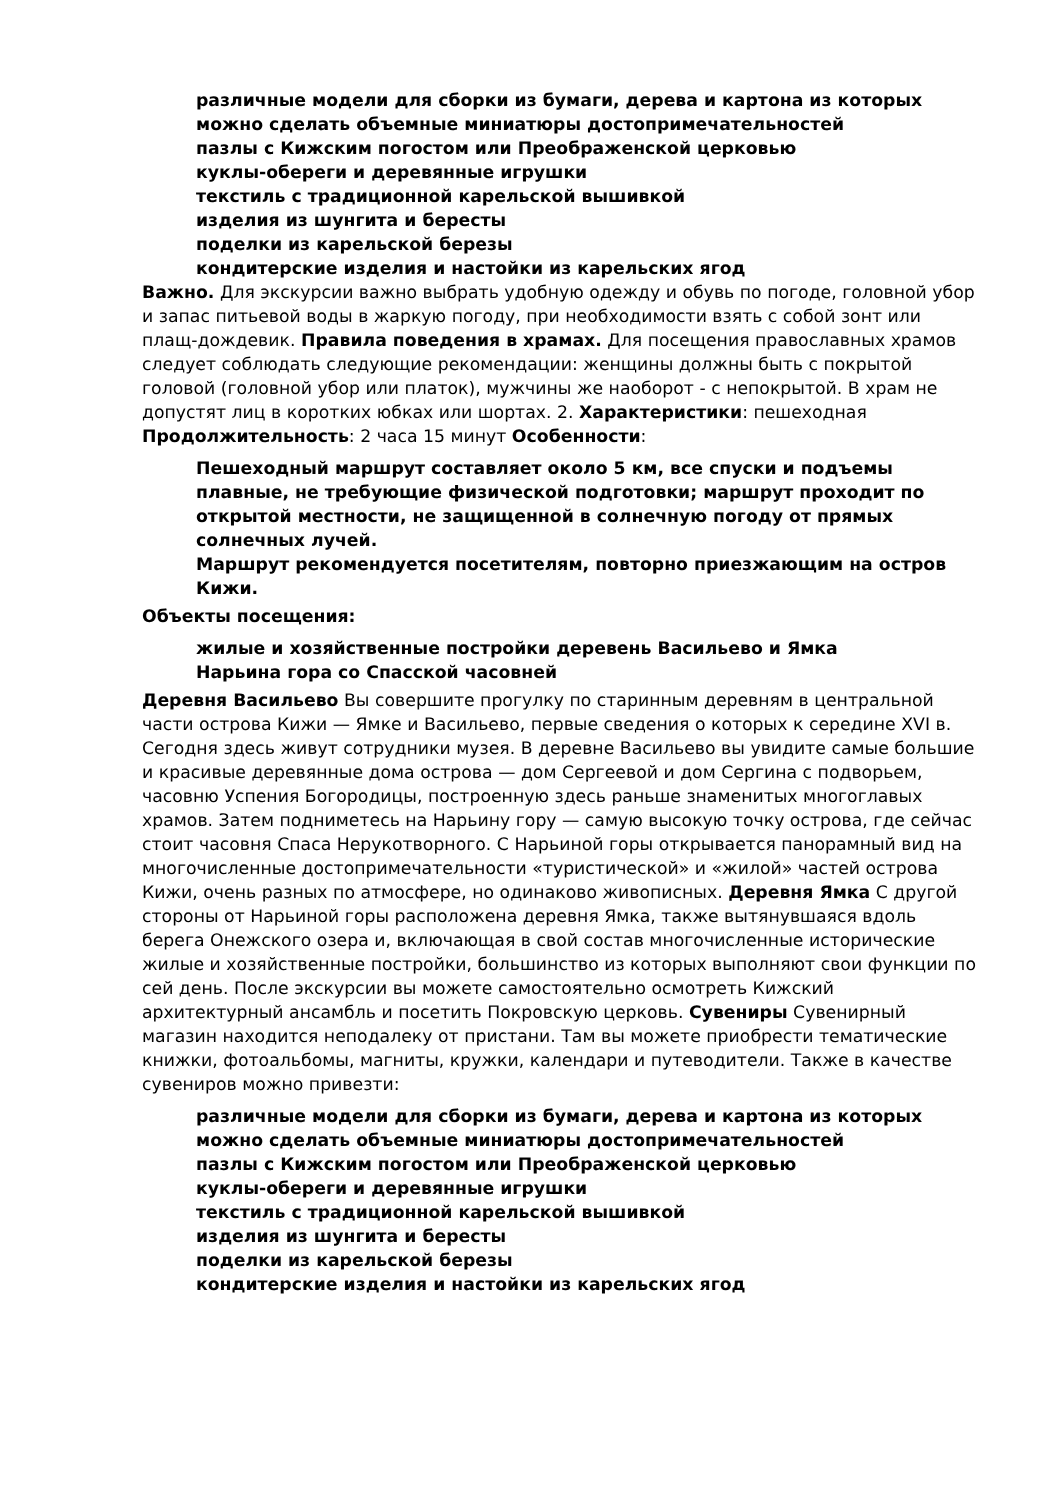различные модели для сборки из бумаги, дерева и картона из которых можно сделать объемные миниатюры достопримечательностей
пазлы с Кижским погостом или Преображенской церковью
куклы-обереги и деревянные игрушки
текстиль с традиционной карельской вышивкой
изделия из шунгита и бересты
поделки из карельской березы
кондитерские изделия и настойки из карельских ягод
Важно. Для экскурсии важно выбрать удобную одежду и обувь по погоде, головной убор и запас питьевой воды в жаркую погоду, при необходимости взять с собой зонт или плащ-дождевик. Правила поведения в храмах. Для посещения православных храмов следует соблюдать следующие рекомендации: женщины должны быть с покрытой головой (головной убор или платок), мужчины же наоборот - с непокрытой. В храм не допустят лиц в коротких юбках или шортах. 2. Характеристики: пешеходная Продолжительность: 2 часа 15 минут Особенности:
Пешеходный маршрут составляет около 5 км, все спуски и подъемы плавные, не требующие физической подготовки; маршрут проходит по открытой местности, не защищенной в солнечную погоду от прямых солнечных лучей.
Маршрут рекомендуется посетителям, повторно приезжающим на остров Кижи.
Объекты посещения:
жилые и хозяйственные постройки деревень Васильево и Ямка
Нарьина гора со Спасской часовней
Деревня Васильево Вы совершите прогулку по старинным деревням в центральной части острова Кижи — Ямке и Васильево, первые сведения о которых к середине XVI в. Сегодня здесь живут сотрудники музея. В деревне Васильево вы увидите самые большие и красивые деревянные дома острова — дом Сергеевой и дом Сергина с подворьем, часовню Успения Богородицы, построенную здесь раньше знаменитых многоглавых храмов. Затем подниметесь на Нарьину гору — самую высокую точку острова, где сейчас стоит часовня Спаса Нерукотворного. С Нарьиной горы открывается панорамный вид на многочисленные достопримечательности «туристической» и «жилой» частей острова Кижи, очень разных по атмосфере, но одинаково живописных. Деревня Ямка С другой стороны от Нарьиной горы расположена деревня Ямка, также вытянувшаяся вдоль берега Онежского озера и, включающая в свой состав многочисленные исторические жилые и хозяйственные постройки, большинство из которых выполняют свои функции по сей день. После экскурсии вы можете самостоятельно осмотреть Кижский архитектурный ансамбль и посетить Покровскую церковь. Сувениры Сувенирный магазин находится неподалеку от пристани. Там вы можете приобрести тематические книжки, фотоальбомы, магниты, кружки, календари и путеводители. Также в качестве сувениров можно привезти:
различные модели для сборки из бумаги, дерева и картона из которых можно сделать объемные миниатюры достопримечательностей
пазлы с Кижским погостом или Преображенской церковью
куклы-обереги и деревянные игрушки
текстиль с традиционной карельской вышивкой
изделия из шунгита и бересты
поделки из карельской березы
кондитерские изделия и настойки из карельских ягод